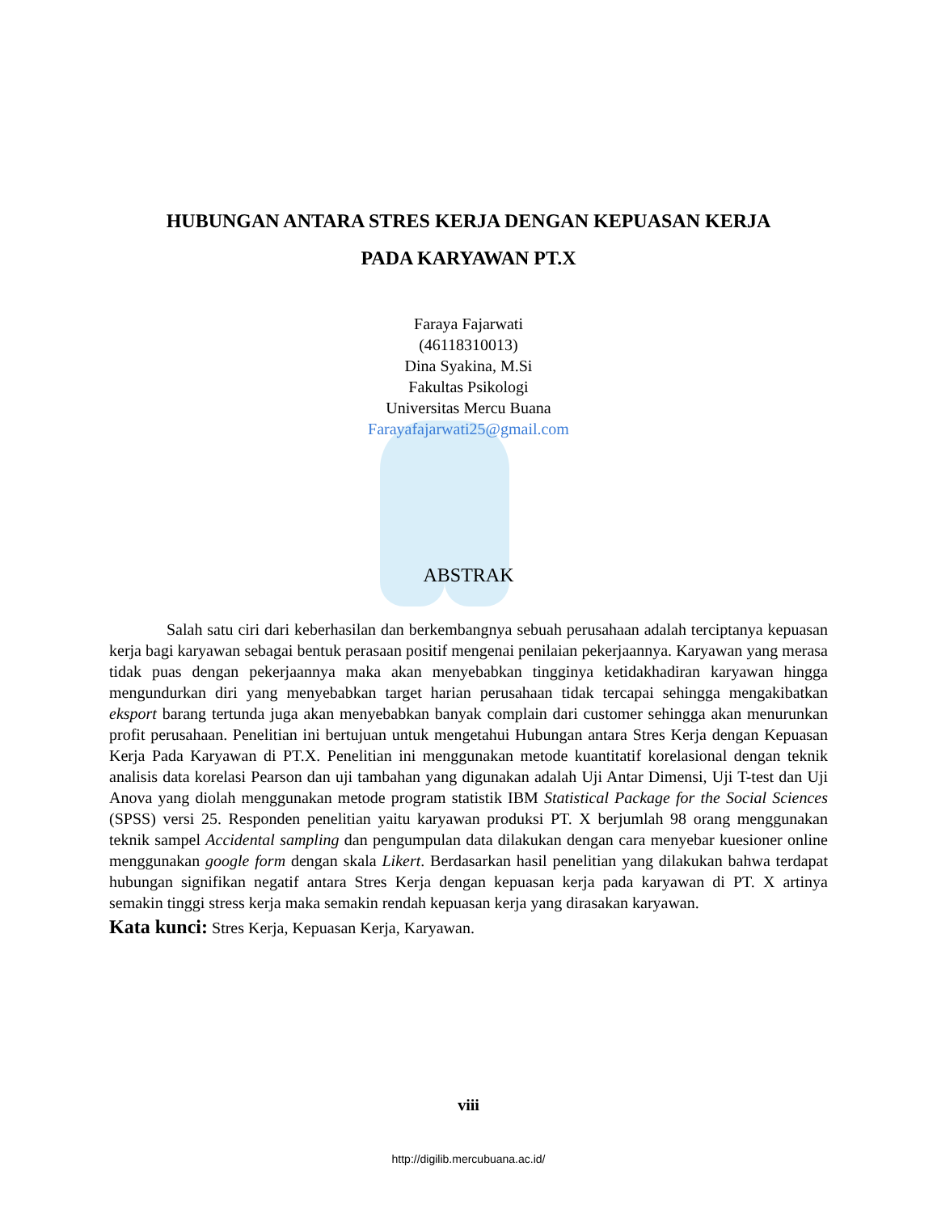HUBUNGAN ANTARA STRES KERJA DENGAN KEPUASAN KERJA
PADA KARYAWAN PT.X
Faraya Fajarwati
(46118310013)
Dina Syakina, M.Si
Fakultas Psikologi
Universitas Mercu Buana
Farayafajarwati25@gmail.com
ABSTRAK
Salah satu ciri dari keberhasilan dan berkembangnya sebuah perusahaan adalah terciptanya kepuasan kerja bagi karyawan sebagai bentuk perasaan positif mengenai penilaian pekerjaannya. Karyawan yang merasa tidak puas dengan pekerjaannya maka akan menyebabkan tingginya ketidakhadiran karyawan hingga mengundurkan diri yang menyebabkan target harian perusahaan tidak tercapai sehingga mengakibatkan eksport barang tertunda juga akan menyebabkan banyak complain dari customer sehingga akan menurunkan profit perusahaan. Penelitian ini bertujuan untuk mengetahui Hubungan antara Stres Kerja dengan Kepuasan Kerja Pada Karyawan di PT.X. Penelitian ini menggunakan metode kuantitatif korelasional dengan teknik analisis data korelasi Pearson dan uji tambahan yang digunakan adalah Uji Antar Dimensi, Uji T-test dan Uji Anova yang diolah menggunakan metode program statistik IBM Statistical Package for the Social Sciences (SPSS) versi 25. Responden penelitian yaitu karyawan produksi PT. X berjumlah 98 orang menggunakan teknik sampel Accidental sampling dan pengumpulan data dilakukan dengan cara menyebar kuesioner online menggunakan google form dengan skala Likert. Berdasarkan hasil penelitian yang dilakukan bahwa terdapat hubungan signifikan negatif antara Stres Kerja dengan kepuasan kerja pada karyawan di PT. X artinya semakin tinggi stress kerja maka semakin rendah kepuasan kerja yang dirasakan karyawan.
Kata kunci: Stres Kerja, Kepuasan Kerja, Karyawan.
viii
http://digilib.mercubuana.ac.id/